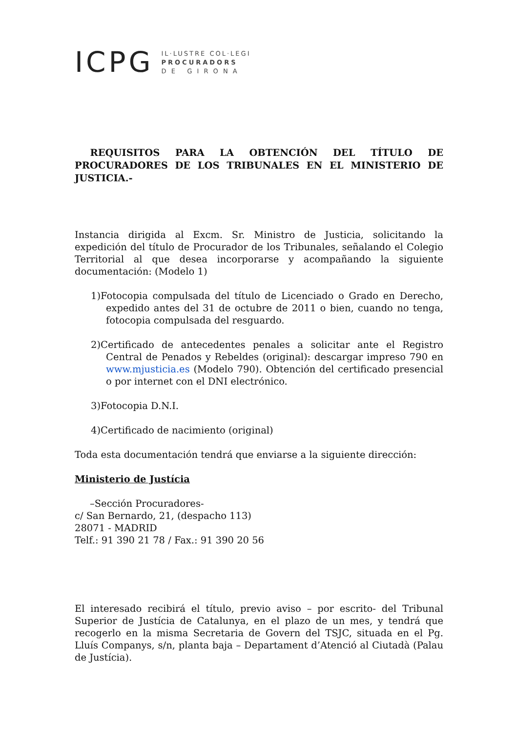ICPG
IL·LUSTRE COL·LEGI
PROCURADORS
D E G I R O N A
REQUISITOS PARA LA OBTENCIÓN DEL TÍTULO DE PROCURADORES DE LOS TRIBUNALES EN EL MINISTERIO DE JUSTICIA.-
Instancia dirigida al Excm. Sr. Ministro de Justicia, solicitando la expedición del título de Procurador de los Tribunales, señalando el Colegio Territorial al que desea incorporarse y acompañando la siguiente documentación: (Modelo 1)
1)Fotocopia compulsada del título de Licenciado o Grado en Derecho, expedido antes del 31 de octubre de 2011 o bien, cuando no tenga, fotocopia compulsada del resguardo.
2)Certificado de antecedentes penales a solicitar ante el Registro Central de Penados y Rebeldes (original): descargar impreso 790 en www.mjusticia.es (Modelo 790). Obtención del certificado presencial o por internet con el DNI electrónico.
3)Fotocopia D.N.I.
4)Certificado de nacimiento (original)
Toda esta documentación tendrá que enviarse a la siguiente dirección:
Ministerio de Justícia
–Sección Procuradores-
c/ San Bernardo, 21, (despacho 113)
28071 - MADRID
Telf.: 91 390 21 78 / Fax.: 91 390 20 56
El interesado recibirá el título, previo aviso – por escrito- del Tribunal Superior de Justícia de Catalunya, en el plazo de un mes, y tendrá que recogerlo en la misma Secretaria de Govern del TSJC, situada en el Pg. Lluís Companys, s/n, planta baja – Departament d’Atenció al Ciutadà (Palau de Justícia).